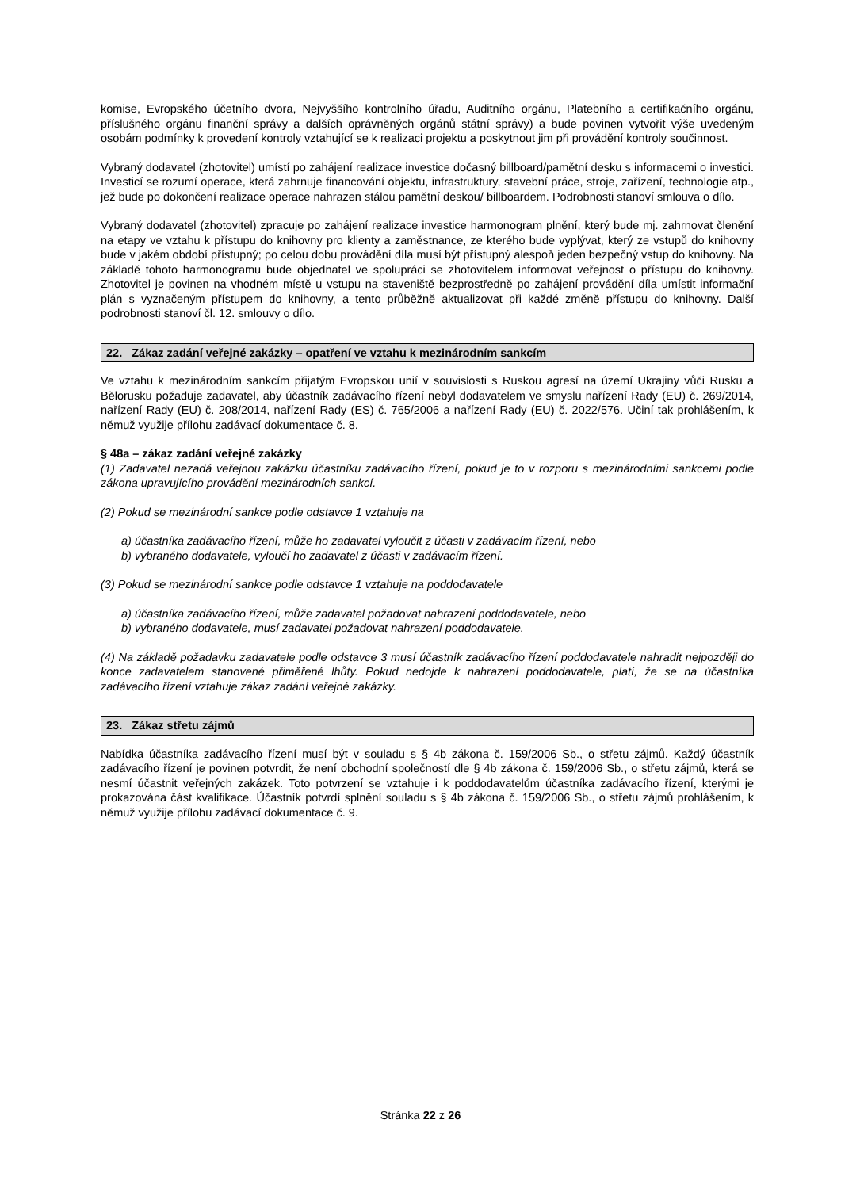komise, Evropského účetního dvora, Nejvyššího kontrolního úřadu, Auditního orgánu, Platebního a certifikačního orgánu, příslušného orgánu finanční správy a dalších oprávněných orgánů státní správy) a bude povinen vytvořit výše uvedeným osobám podmínky k provedení kontroly vztahující se k realizaci projektu a poskytnout jim při provádění kontroly součinnost.
Vybraný dodavatel (zhotovitel) umístí po zahájení realizace investice dočasný billboard/pamětní desku s informacemi o investici. Investicí se rozumí operace, která zahrnuje financování objektu, infrastruktury, stavební práce, stroje, zařízení, technologie atp., jež bude po dokončení realizace operace nahrazen stálou pamětní deskou/ billboardem. Podrobnosti stanoví smlouva o dílo.
Vybraný dodavatel (zhotovitel) zpracuje po zahájení realizace investice harmonogram plnění, který bude mj. zahrnovat členění na etapy ve vztahu k přístupu do knihovny pro klienty a zaměstnance, ze kterého bude vyplývat, který ze vstupů do knihovny bude v jakém období přístupný; po celou dobu provádění díla musí být přístupný alespoň jeden bezpečný vstup do knihovny. Na základě tohoto harmonogramu bude objednatel ve spolupráci se zhotovitelem informovat veřejnost o přístupu do knihovny. Zhotovitel je povinen na vhodném místě u vstupu na staveniště bezprostředně po zahájení provádění díla umístit informační plán s vyznačeným přístupem do knihovny, a tento průběžně aktualizovat při každé změně přístupu do knihovny. Další podrobnosti stanoví čl. 12. smlouvy o dílo.
22. Zákaz zadání veřejné zakázky – opatření ve vztahu k mezinárodním sankcím
Ve vztahu k mezinárodním sankcím přijatým Evropskou unií v souvislosti s Ruskou agresí na území Ukrajiny vůči Rusku a Bělorusku požaduje zadavatel, aby účastník zadávacího řízení nebyl dodavatelem ve smyslu nařízení Rady (EU) č. 269/2014, nařízení Rady (EU) č. 208/2014, nařízení Rady (ES) č. 765/2006 a nařízení Rady (EU) č. 2022/576. Učiní tak prohlášením, k němuž využije přílohu zadávací dokumentace č. 8.
§ 48a – zákaz zadání veřejné zakázky
(1) Zadavatel nezadá veřejnou zakázku účastníku zadávacího řízení, pokud je to v rozporu s mezinárodními sankcemi podle zákona upravujícího provádění mezinárodních sankcí.
(2) Pokud se mezinárodní sankce podle odstavce 1 vztahuje na
a) účastníka zadávacího řízení, může ho zadavatel vyloučit z účasti v zadávacím řízení, nebo
b) vybraného dodavatele, vyloučí ho zadavatel z účasti v zadávacím řízení.
(3) Pokud se mezinárodní sankce podle odstavce 1 vztahuje na poddodavatele
a) účastníka zadávacího řízení, může zadavatel požadovat nahrazení poddodavatele, nebo
b) vybraného dodavatele, musí zadavatel požadovat nahrazení poddodavatele.
(4) Na základě požadavku zadavatele podle odstavce 3 musí účastník zadávacího řízení poddodavatele nahradit nejpozději do konce zadavatelem stanovené přiměřené lhůty. Pokud nedojde k nahrazení poddodavatele, platí, že se na účastníka zadávacího řízení vztahuje zákaz zadání veřejné zakázky.
23. Zákaz střetu zájmů
Nabídka účastníka zadávacího řízení musí být v souladu s § 4b zákona č. 159/2006 Sb., o střetu zájmů. Každý účastník zadávacího řízení je povinen potvrdit, že není obchodní společností dle § 4b zákona č. 159/2006 Sb., o střetu zájmů, která se nesmí účastnit veřejných zakázek. Toto potvrzení se vztahuje i k poddodavatelům účastníka zadávacího řízení, kterými je prokazována část kvalifikace. Účastník potvrdí splnění souladu s § 4b zákona č. 159/2006 Sb., o střetu zájmů prohlášením, k němuž využije přílohu zadávací dokumentace č. 9.
Stránka 22 z 26